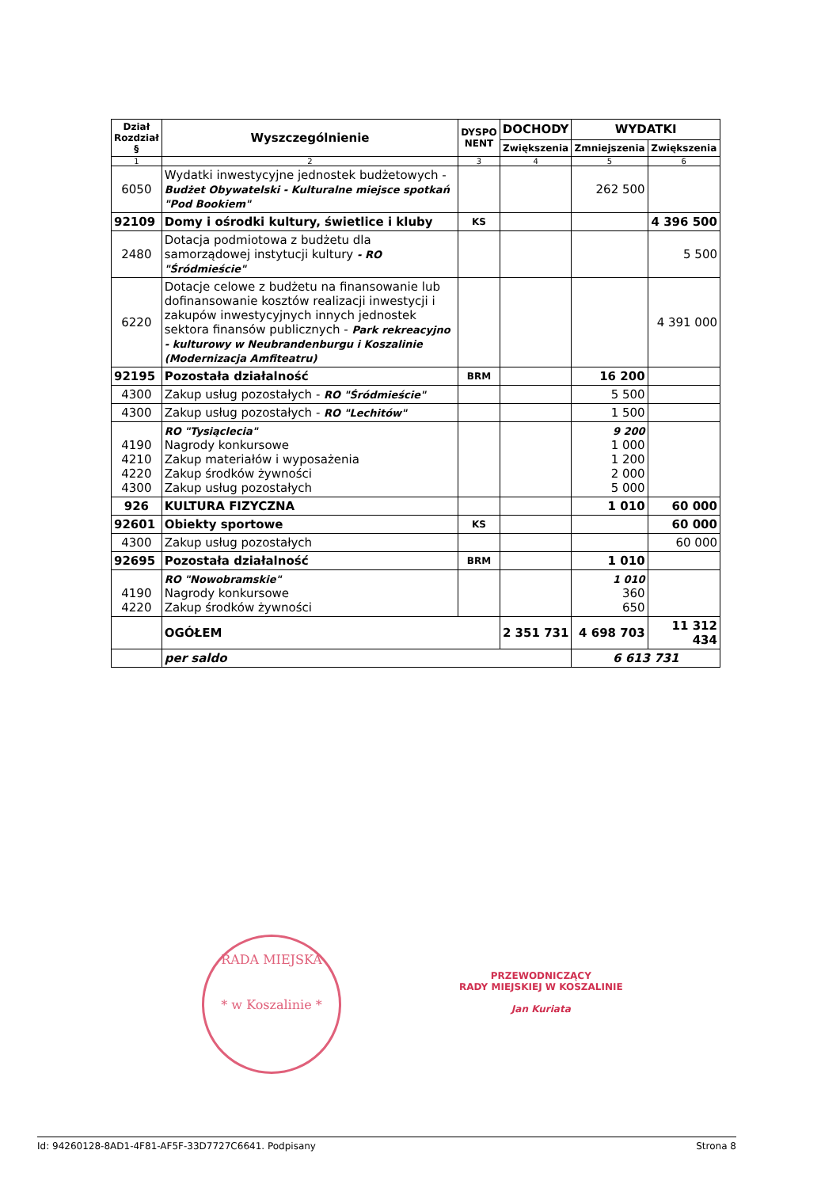| Dział Rozdział § | Wyszczególnienie | DYSPO NENT | DOCHODY | WYDATKI | |
| --- | --- | --- | --- | --- | --- |
| | | | Zwiększenia | Zmniejszenia | Zwiększenia |
| 1 | 2 | 3 | 4 | 5 | 6 |
| 6050 | Wydatki inwestycyjne jednostek budżetowych - Budżet Obywatelski - Kulturalne miejsce spotkań "Pod Bookiem" | | | 262 500 | |
| 92109 | Domy i ośrodki kultury, świetlice i kluby | KS | | | 4 396 500 |
| 2480 | Dotacja podmiotowa z budżetu dla samorządowej instytucji kultury - RO "Śródmieście" | | | | 5 500 |
| 6220 | Dotacje celowe z budżetu na finansowanie lub dofinansowanie kosztów realizacji inwestycji i zakupów inwestycyjnych innych jednostek sektora finansów publicznych - Park rekreacyjno - kulturowy w Neubrandenburgu i Koszalinie (Modernizacja Amfiteatru) | | | | 4 391 000 |
| 92195 | Pozostała działalność | BRM | | 16 200 | |
| 4300 | Zakup usług pozostałych - RO "Śródmieście" | | | 5 500 | |
| 4300 | Zakup usług pozostałych - RO "Lechitów" | | | 1 500 | |
| 4190 4210 4220 4300 | RO "Tysiąclecia" Nagrody konkursowe Zakup materiałów i wyposażenia Zakup środków żywności Zakup usług pozostałych | | | 9 200 1 000 1 200 2 000 5 000 | |
| 926 | KULTURA FIZYCZNA | | | 1 010 | 60 000 |
| 92601 | Obiekty sportowe | KS | | | 60 000 |
| 4300 | Zakup usług pozostałych | | | | 60 000 |
| 92695 | Pozostała działalność | BRM | | 1 010 | |
| 4190 4220 | RO "Nowobramskie" Nagrody konkursowe Zakup środków żywności | | | 1 010 360 650 | |
| | OGÓŁEM | | 2 351 731 | 4 698 703 | 11 312 434 |
| | per saldo | | | 6 613 731 | |
RADA MIEJSKA
* w Koszalinie *
PRZEWODNICZĄCY
RADY MIEJSKIEJ W KOSZALINIE
Jan Kuriata
Id: 94260128-8AD1-4F81-AF5F-33D7727C6641. Podpisany Strona 8